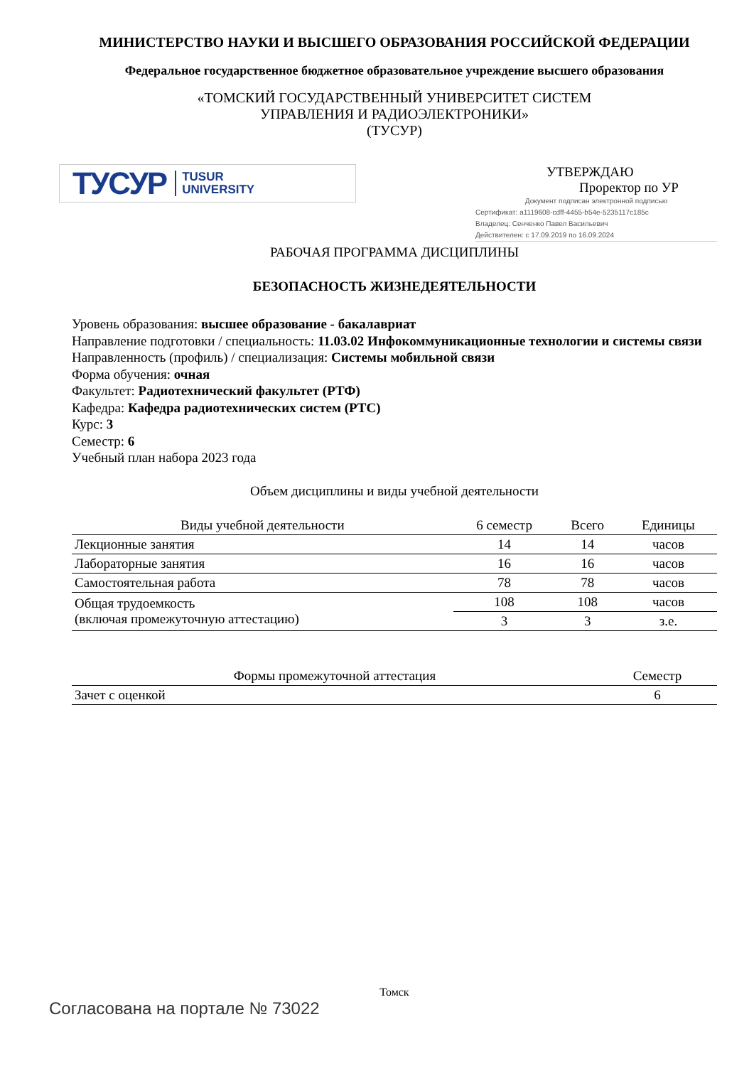МИНИСТЕРСТВО НАУКИ И ВЫСШЕГО ОБРАЗОВАНИЯ РОССИЙСКОЙ ФЕДЕРАЦИИ
Федеральное государственное бюджетное образовательное учреждение высшего образования
«ТОМСКИЙ ГОСУДАРСТВЕННЫЙ УНИВЕРСИТЕТ СИСТЕМ
УПРАВЛЕНИЯ И РАДИОЭЛЕКТРОНИКИ»
(ТУСУР)
ТУСУР TUSUR
UNIVERSITY
УТВЕРЖДАЮ
Проректор по УР
Документ подписан электронной подписью
Сертификат: a1119608-cdff-4455-b54e-5235117c185c
Владелец: Сенченко Павел Васильевич
Действителен: с 17.09.2019 по 16.09.2024
РАБОЧАЯ ПРОГРАММА ДИСЦИПЛИНЫ
БЕЗОПАСНОСТЬ ЖИЗНЕДЕЯТЕЛЬНОСТИ
Уровень образования: высшее образование - бакалавриат
Направление подготовки / специальность: 11.03.02 Инфокоммуникационные технологии и системы связи
Направленность (профиль) / специализация: Системы мобильной связи
Форма обучения: очная
Факультет: Радиотехнический факультет (РТФ)
Кафедра: Кафедра радиотехнических систем (РТС)
Курс: 3
Семестр: 6
Учебный план набора 2023 года
Объем дисциплины и виды учебной деятельности
| Виды учебной деятельности | 6 семестр | Всего | Единицы |
| --- | --- | --- | --- |
| Лекционные занятия | 14 | 14 | часов |
| Лабораторные занятия | 16 | 16 | часов |
| Самостоятельная работа | 78 | 78 | часов |
| Общая трудоемкость (включая промежуточную аттестацию) | 108 | 108 | часов |
| | 3 | 3 | з.е. |
| Формы промежуточной аттестация | Семестр |
| --- | --- |
| Зачет с оценкой | 6 |
Томск
Согласована на портале № 73022